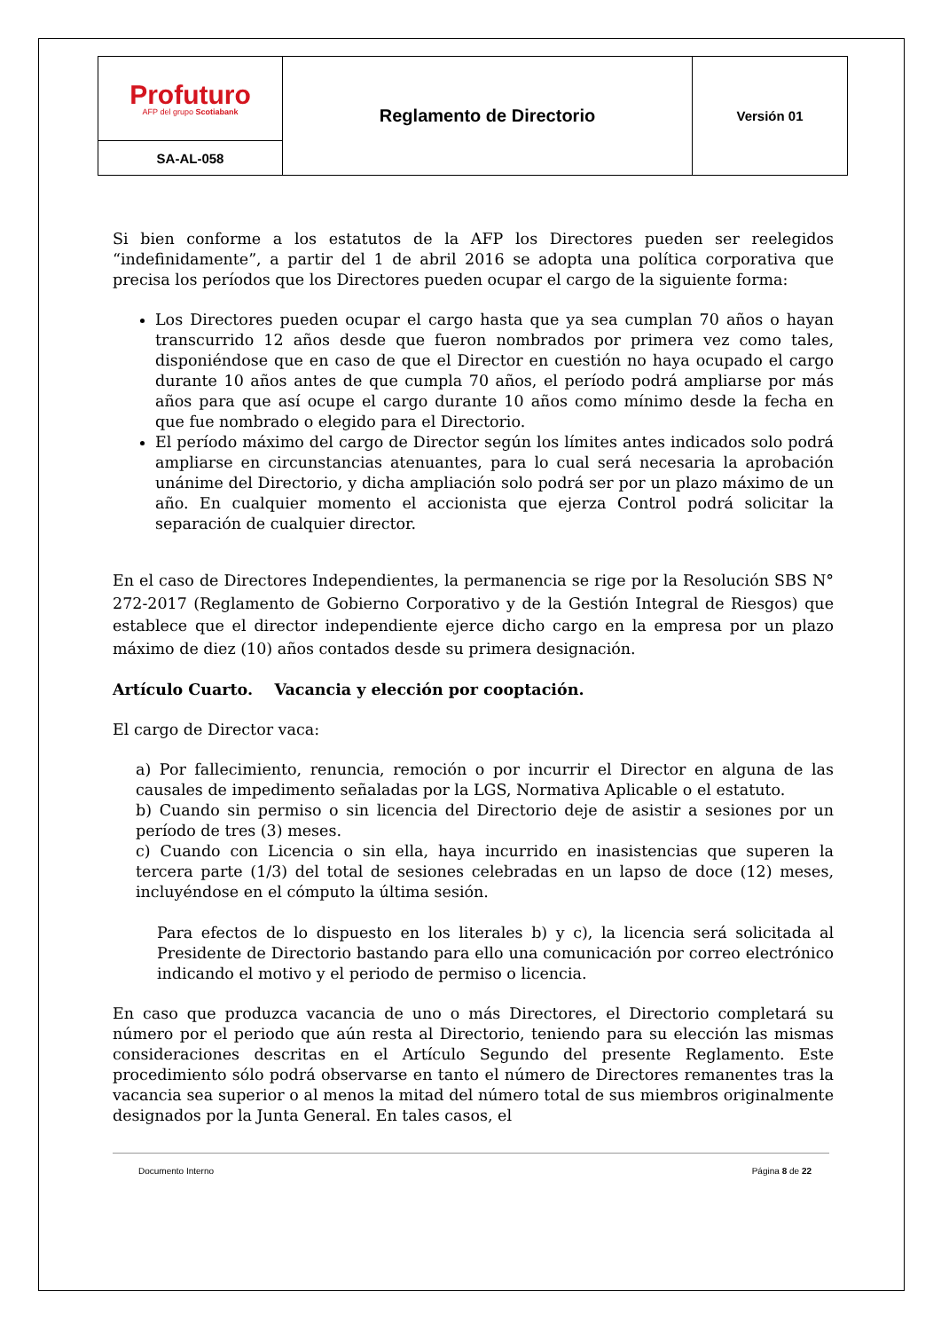| Profuturo AFP del grupo Scotiabank | Reglamento de Directorio | Versión 01 |
| SA-AL-058 | | |
Si bien conforme a los estatutos de la AFP los Directores pueden ser reelegidos “indefinidamente”, a partir del 1 de abril 2016 se adopta una política corporativa que precisa los períodos que los Directores pueden ocupar el cargo de la siguiente forma:
Los Directores pueden ocupar el cargo hasta que ya sea cumplan 70 años o hayan transcurrido 12 años desde que fueron nombrados por primera vez como tales, disponiéndose que en caso de que el Director en cuestión no haya ocupado el cargo durante 10 años antes de que cumpla 70 años, el período podrá ampliarse por más años para que así ocupe el cargo durante 10 años como mínimo desde la fecha en que fue nombrado o elegido para el Directorio.
El período máximo del cargo de Director según los límites antes indicados solo podrá ampliarse en circunstancias atenuantes, para lo cual será necesaria la aprobación unánime del Directorio, y dicha ampliación solo podrá ser por un plazo máximo de un año. En cualquier momento el accionista que ejerza Control podrá solicitar la separación de cualquier director.
En el caso de Directores Independientes, la permanencia se rige por la Resolución SBS N° 272-2017 (Reglamento de Gobierno Corporativo y de la Gestión Integral de Riesgos) que establece que el director independiente ejerce dicho cargo en la empresa por un plazo máximo de diez (10) años contados desde su primera designación.
Artículo Cuarto. Vacancia y elección por cooptación.
El cargo de Director vaca:
a) Por fallecimiento, renuncia, remoción o por incurrir el Director en alguna de las causales de impedimento señaladas por la LGS, Normativa Aplicable o el estatuto.
b) Cuando sin permiso o sin licencia del Directorio deje de asistir a sesiones por un período de tres (3) meses.
c) Cuando con Licencia o sin ella, haya incurrido en inasistencias que superen la tercera parte (1/3) del total de sesiones celebradas en un lapso de doce (12) meses, incluyéndose en el cómputo la última sesión.
Para efectos de lo dispuesto en los literales b) y c), la licencia será solicitada al Presidente de Directorio bastando para ello una comunicación por correo electrónico indicando el motivo y el periodo de permiso o licencia.
En caso que produzca vacancia de uno o más Directores, el Directorio completará su número por el periodo que aún resta al Directorio, teniendo para su elección las mismas consideraciones descritas en el Artículo Segundo del presente Reglamento. Este procedimiento sólo podrá observarse en tanto el número de Directores remanentes tras la vacancia sea superior o al menos la mitad del número total de sus miembros originalmente designados por la Junta General. En tales casos, el
Documento Interno Página 8 de 22